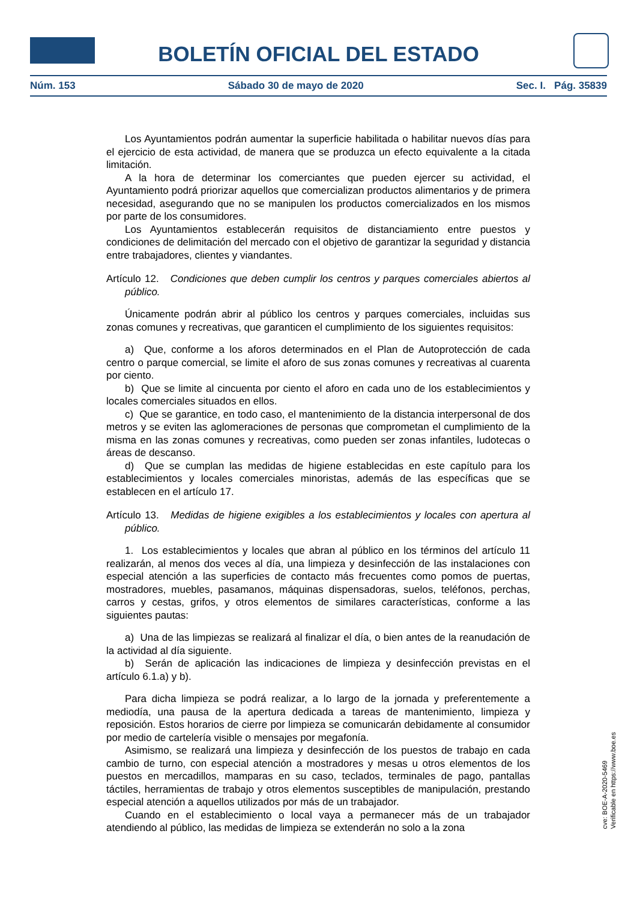BOLETÍN OFICIAL DEL ESTADO
Núm. 153 Sábado 30 de mayo de 2020 Sec. I. Pág. 35839
Los Ayuntamientos podrán aumentar la superficie habilitada o habilitar nuevos días para el ejercicio de esta actividad, de manera que se produzca un efecto equivalente a la citada limitación.
A la hora de determinar los comerciantes que pueden ejercer su actividad, el Ayuntamiento podrá priorizar aquellos que comercializan productos alimentarios y de primera necesidad, asegurando que no se manipulen los productos comercializados en los mismos por parte de los consumidores.
Los Ayuntamientos establecerán requisitos de distanciamiento entre puestos y condiciones de delimitación del mercado con el objetivo de garantizar la seguridad y distancia entre trabajadores, clientes y viandantes.
Artículo 12. Condiciones que deben cumplir los centros y parques comerciales abiertos al público.
Únicamente podrán abrir al público los centros y parques comerciales, incluidas sus zonas comunes y recreativas, que garanticen el cumplimiento de los siguientes requisitos:
a) Que, conforme a los aforos determinados en el Plan de Autoprotección de cada centro o parque comercial, se limite el aforo de sus zonas comunes y recreativas al cuarenta por ciento.
b) Que se limite al cincuenta por ciento el aforo en cada uno de los establecimientos y locales comerciales situados en ellos.
c) Que se garantice, en todo caso, el mantenimiento de la distancia interpersonal de dos metros y se eviten las aglomeraciones de personas que comprometan el cumplimiento de la misma en las zonas comunes y recreativas, como pueden ser zonas infantiles, ludotecas o áreas de descanso.
d) Que se cumplan las medidas de higiene establecidas en este capítulo para los establecimientos y locales comerciales minoristas, además de las específicas que se establecen en el artículo 17.
Artículo 13. Medidas de higiene exigibles a los establecimientos y locales con apertura al público.
1. Los establecimientos y locales que abran al público en los términos del artículo 11 realizarán, al menos dos veces al día, una limpieza y desinfección de las instalaciones con especial atención a las superficies de contacto más frecuentes como pomos de puertas, mostradores, muebles, pasamanos, máquinas dispensadoras, suelos, teléfonos, perchas, carros y cestas, grifos, y otros elementos de similares características, conforme a las siguientes pautas:
a) Una de las limpiezas se realizará al finalizar el día, o bien antes de la reanudación de la actividad al día siguiente.
b) Serán de aplicación las indicaciones de limpieza y desinfección previstas en el artículo 6.1.a) y b).
Para dicha limpieza se podrá realizar, a lo largo de la jornada y preferentemente a mediodía, una pausa de la apertura dedicada a tareas de mantenimiento, limpieza y reposición. Estos horarios de cierre por limpieza se comunicarán debidamente al consumidor por medio de cartelería visible o mensajes por megafonía.
Asimismo, se realizará una limpieza y desinfección de los puestos de trabajo en cada cambio de turno, con especial atención a mostradores y mesas u otros elementos de los puestos en mercadillos, mamparas en su caso, teclados, terminales de pago, pantallas táctiles, herramientas de trabajo y otros elementos susceptibles de manipulación, prestando especial atención a aquellos utilizados por más de un trabajador.
Cuando en el establecimiento o local vaya a permanecer más de un trabajador atendiendo al público, las medidas de limpieza se extenderán no solo a la zona
cve: BOE-A-2020-5469
Verificable en https://www.boe.es